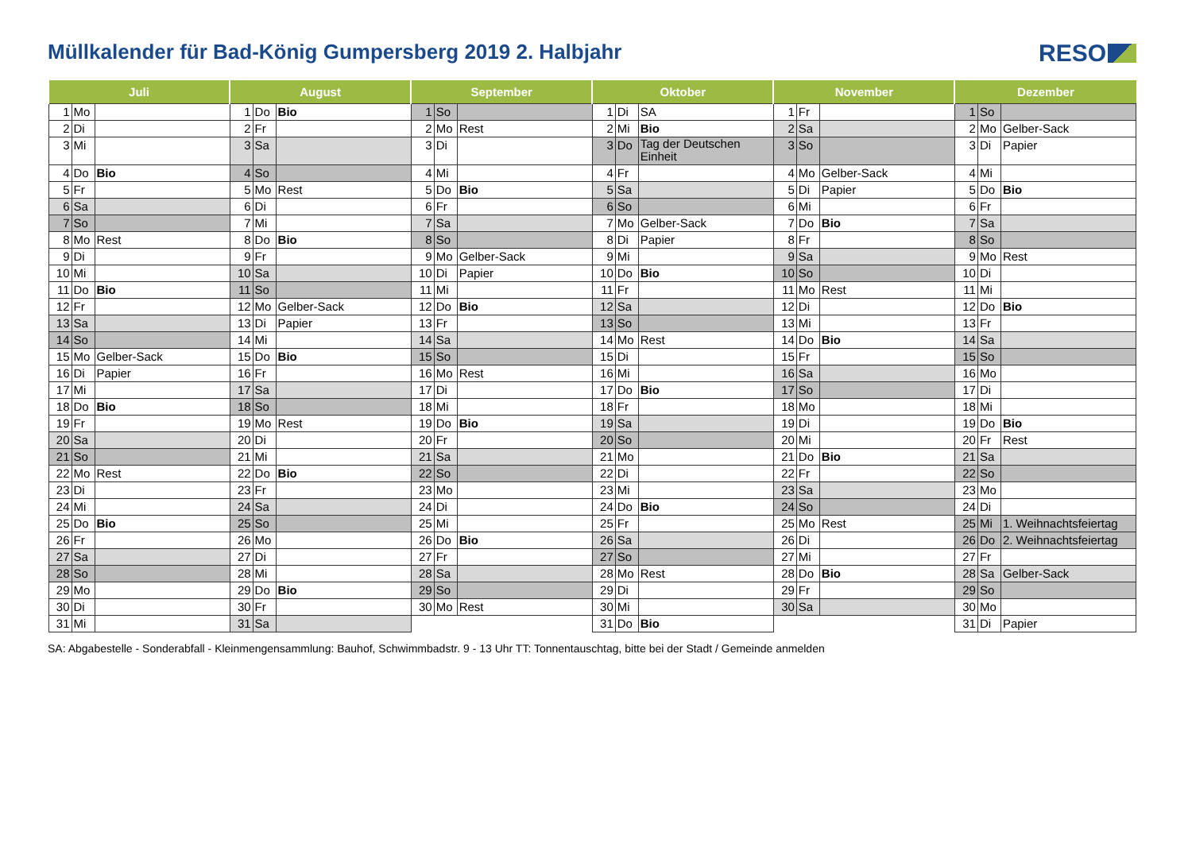Müllkalender für Bad-König Gumpersberg 2019 2. Halbjahr
RESO
| Juli | | | August | | | September | | | Oktober | | | November | | | Dezember | | |
| --- | --- | --- | --- | --- | --- | --- | --- | --- | --- | --- | --- | --- | --- | --- | --- | --- | --- |
| 1 | Mo | | 1 | Do | Bio | 1 | So | | 1 | Di | SA | 1 | Fr | | 1 | So | |
| 2 | Di | | 2 | Fr | | 2 | Mo | Rest | 2 | Mi | Bio | 2 | Sa | | 2 | Mo | Gelber-Sack |
| 3 | Mi | | 3 | Sa | | 3 | Di | | 3 | Do | Tag der Deutschen Einheit | 3 | So | | 3 | Di | Papier |
| 4 | Do | Bio | 4 | So | | 4 | Mi | | 4 | Fr | | 4 | Mo | Gelber-Sack | 4 | Mi | |
| 5 | Fr | | 5 | Mo | Rest | 5 | Do | Bio | 5 | Sa | | 5 | Di | Papier | 5 | Do | Bio |
| 6 | Sa | | 6 | Di | | 6 | Fr | | 6 | So | | 6 | Mi | | 6 | Fr | |
| 7 | So | | 7 | Mi | | 7 | Sa | | 7 | Mo | Gelber-Sack | 7 | Do | Bio | 7 | Sa | |
| 8 | Mo | Rest | 8 | Do | Bio | 8 | So | | 8 | Di | Papier | 8 | Fr | | 8 | So | |
| 9 | Di | | 9 | Fr | | 9 | Mo | Gelber-Sack | 9 | Mi | | 9 | Sa | | 9 | Mo | Rest |
| 10 | Mi | | 10 | Sa | | 10 | Di | Papier | 10 | Do | Bio | 10 | So | | 10 | Di | |
| 11 | Do | Bio | 11 | So | | 11 | Mi | | 11 | Fr | | 11 | Mo | Rest | 11 | Mi | |
| 12 | Fr | | 12 | Mo | Gelber-Sack | 12 | Do | Bio | 12 | Sa | | 12 | Di | | 12 | Do | Bio |
| 13 | Sa | | 13 | Di | Papier | 13 | Fr | | 13 | So | | 13 | Mi | | 13 | Fr | |
| 14 | So | | 14 | Mi | | 14 | Sa | | 14 | Mo | Rest | 14 | Do | Bio | 14 | Sa | |
| 15 | Mo | Gelber-Sack | 15 | Do | Bio | 15 | So | | 15 | Di | | 15 | Fr | | 15 | So | |
| 16 | Di | Papier | 16 | Fr | | 16 | Mo | Rest | 16 | Mi | | 16 | Sa | | 16 | Mo | |
| 17 | Mi | | 17 | Sa | | 17 | Di | | 17 | Do | Bio | 17 | So | | 17 | Di | |
| 18 | Do | Bio | 18 | So | | 18 | Mi | | 18 | Fr | | 18 | Mo | | 18 | Mi | |
| 19 | Fr | | 19 | Mo | Rest | 19 | Do | Bio | 19 | Sa | | 19 | Di | | 19 | Do | Bio |
| 20 | Sa | | 20 | Di | | 20 | Fr | | 20 | So | | 20 | Mi | | 20 | Fr | Rest |
| 21 | So | | 21 | Mi | | 21 | Sa | | 21 | Mo | | 21 | Do | Bio | 21 | Sa | |
| 22 | Mo | Rest | 22 | Do | Bio | 22 | So | | 22 | Di | | 22 | Fr | | 22 | So | |
| 23 | Di | | 23 | Fr | | 23 | Mo | | 23 | Mi | | 23 | Sa | | 23 | Mo | |
| 24 | Mi | | 24 | Sa | | 24 | Di | | 24 | Do | Bio | 24 | So | | 24 | Di | |
| 25 | Do | Bio | 25 | So | | 25 | Mi | | 25 | Fr | | 25 | Mo | Rest | 25 | Mi | 1. Weihnachtsfeiertag |
| 26 | Fr | | 26 | Mo | | 26 | Do | Bio | 26 | Sa | | 26 | Di | | 26 | Do | 2. Weihnachtsfeiertag |
| 27 | Sa | | 27 | Di | | 27 | Fr | | 27 | So | | 27 | Mi | | 27 | Fr | |
| 28 | So | | 28 | Mi | | 28 | Sa | | 28 | Mo | Rest | 28 | Do | Bio | 28 | Sa | Gelber-Sack |
| 29 | Mo | | 29 | Do | Bio | 29 | So | | 29 | Di | | 29 | Fr | | 29 | So | |
| 30 | Di | | 30 | Fr | | 30 | Mo | Rest | 30 | Mi | | 30 | Sa | | 30 | Mo | |
| 31 | Mi | | 31 | Sa | | | | | 31 | Do | Bio | | | | 31 | Di | Papier |
SA: Abgabestelle - Sonderabfall - Kleinmengensammlung: Bauhof, Schwimmbadstr. 9 - 13 Uhr TT: Tonnentauschtag, bitte bei der Stadt / Gemeinde anmelden